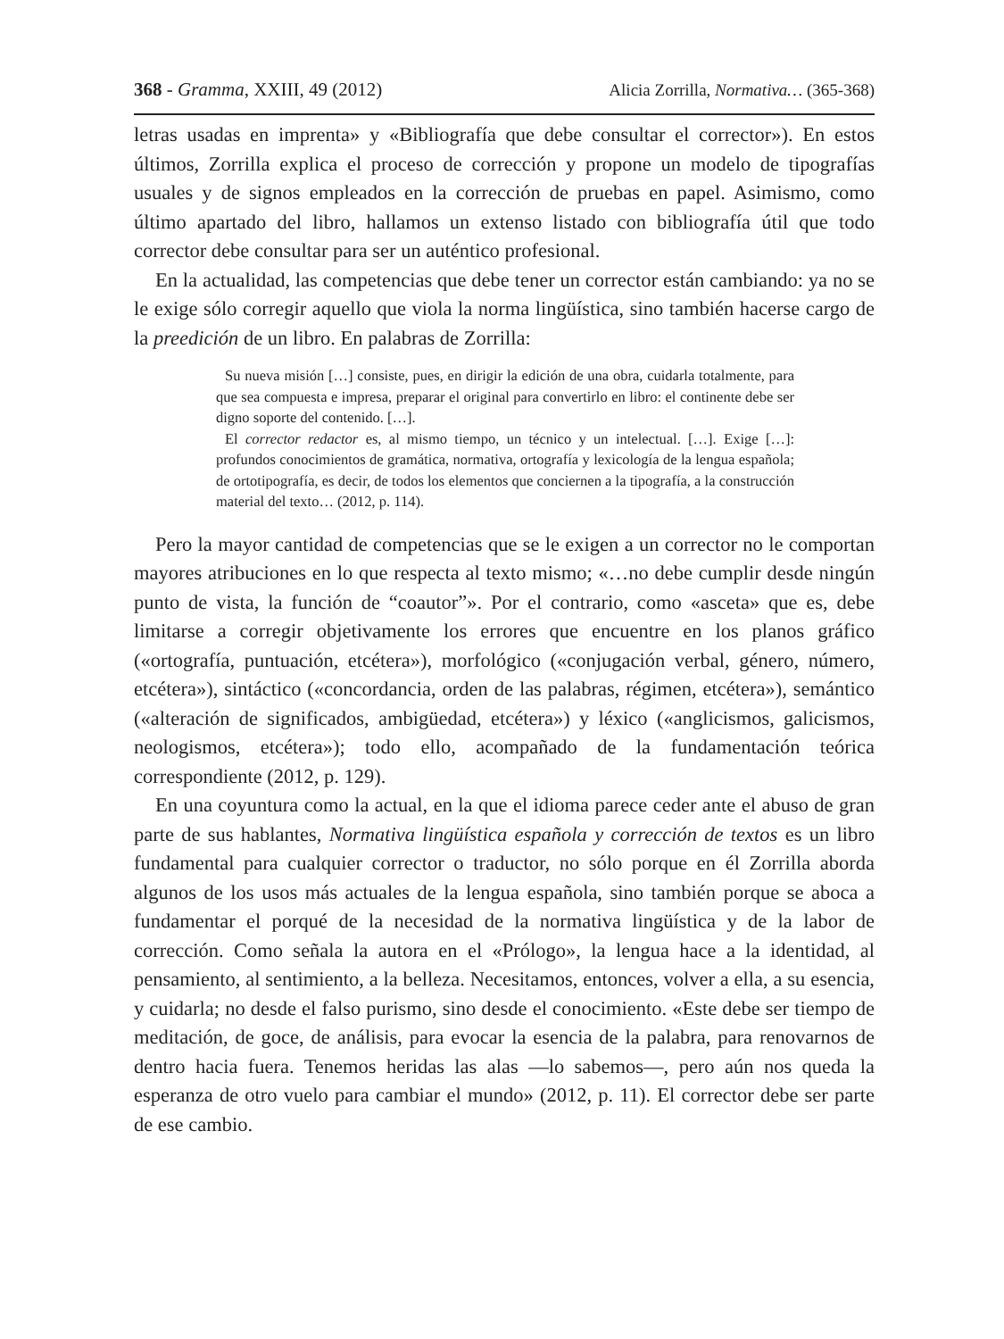368 - Gramma, XXIII, 49 (2012) Alicia Zorrilla, Normativa… (365-368)
letras usadas en imprenta» y «Bibliografía que debe consultar el corrector»). En estos últimos, Zorrilla explica el proceso de corrección y propone un modelo de tipografías usuales y de signos empleados en la corrección de pruebas en papel. Asimismo, como último apartado del libro, hallamos un extenso listado con bibliografía útil que todo corrector debe consultar para ser un auténtico profesional.
En la actualidad, las competencias que debe tener un corrector están cambiando: ya no se le exige sólo corregir aquello que viola la norma lingüística, sino también hacerse cargo de la preedición de un libro. En palabras de Zorrilla:
Su nueva misión […] consiste, pues, en dirigir la edición de una obra, cuidarla totalmente, para que sea compuesta e impresa, preparar el original para convertirlo en libro: el continente debe ser digno soporte del contenido. […].
El corrector redactor es, al mismo tiempo, un técnico y un intelectual. […]. Exige […]: profundos conocimientos de gramática, normativa, ortografía y lexicología de la lengua española; de ortotipografía, es decir, de todos los elementos que conciernen a la tipografía, a la construcción material del texto… (2012, p. 114).
Pero la mayor cantidad de competencias que se le exigen a un corrector no le comportan mayores atribuciones en lo que respecta al texto mismo; «…no debe cumplir desde ningún punto de vista, la función de “coautor”». Por el contrario, como «asceta» que es, debe limitarse a corregir objetivamente los errores que encuentre en los planos gráfico («ortografía, puntuación, etcétera»), morfológico («conjugación verbal, género, número, etcétera»), sintáctico («concordancia, orden de las palabras, régimen, etcétera»), semántico («alteración de significados, ambigüedad, etcétera») y léxico («anglicismos, galicismos, neologismos, etcétera»); todo ello, acompañado de la fundamentación teórica correspondiente (2012, p. 129).
En una coyuntura como la actual, en la que el idioma parece ceder ante el abuso de gran parte de sus hablantes, Normativa lingüística española y corrección de textos es un libro fundamental para cualquier corrector o traductor, no sólo porque en él Zorrilla aborda algunos de los usos más actuales de la lengua española, sino también porque se aboca a fundamentar el porqué de la necesidad de la normativa lingüística y de la labor de corrección. Como señala la autora en el «Prólogo», la lengua hace a la identidad, al pensamiento, al sentimiento, a la belleza. Necesitamos, entonces, volver a ella, a su esencia, y cuidarla; no desde el falso purismo, sino desde el conocimiento. «Este debe ser tiempo de meditación, de goce, de análisis, para evocar la esencia de la palabra, para renovarnos de dentro hacia fuera. Tenemos heridas las alas —lo sabemos—, pero aún nos queda la esperanza de otro vuelo para cambiar el mundo» (2012, p. 11). El corrector debe ser parte de ese cambio.